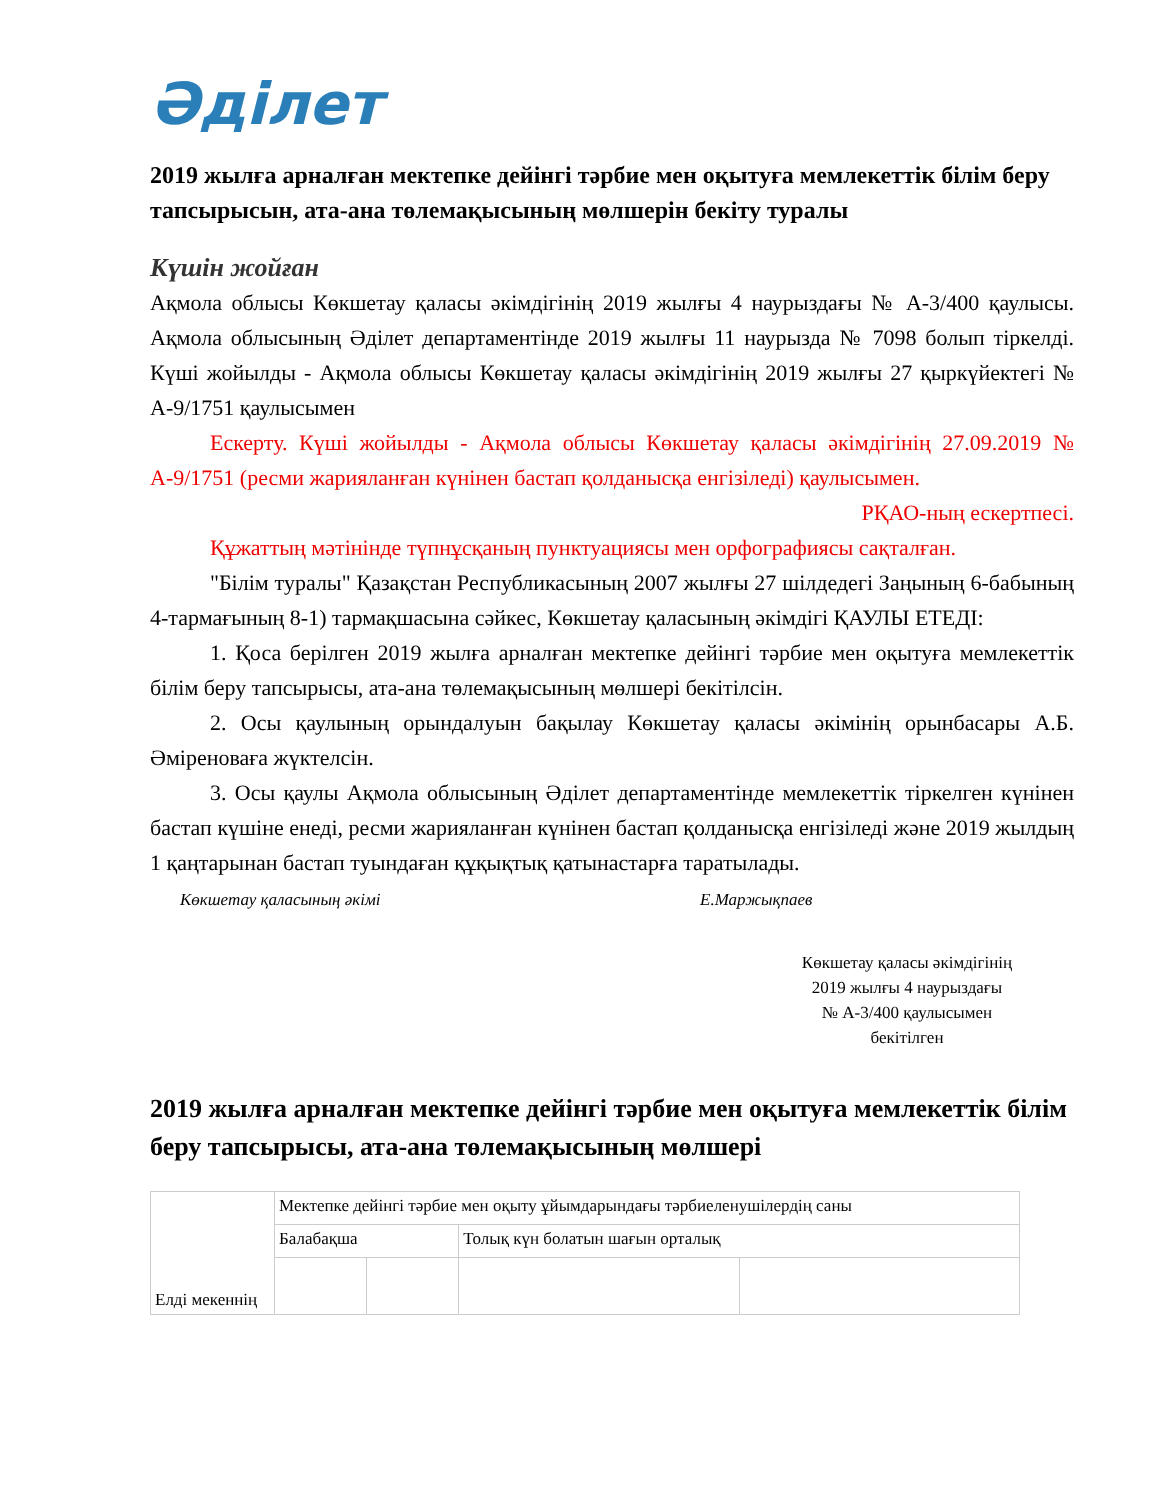Әділет
2019 жылға арналған мектепке дейінгі тәрбие мен оқытуға мемлекеттік білім беру тапсырысын, ата-ана төлемақысының мөлшерін бекіту туралы
Күшін жойған
Ақмола облысы Көкшетау қаласы әкімдігінің 2019 жылғы 4 наурыздағы № А-3/400 қаулысы. Ақмола облысының Әділет департаментінде 2019 жылғы 11 наурызда № 7098 болып тіркелді. Күші жойылды - Ақмола облысы Көкшетау қаласы әкімдігінің 2019 жылғы 27 қыркүйектегі № А-9/1751 қаулысымен
Ескерту. Күші жойылды - Ақмола облысы Көкшетау қаласы әкімдігінің 27.09.2019 № А-9/1751 (ресми жарияланған күнінен бастап қолданысқа енгізіледі) қаулысымен.
РҚАО-ның ескертпесі.
Құжаттың мәтінінде түпнұсқаның пунктуациясы мен орфографиясы сақталған.
"Білім туралы" Қазақстан Республикасының 2007 жылғы 27 шілдедегі Заңының 6-бабының 4-тармағының 8-1) тармақшасына сәйкес, Көкшетау қаласының әкімдігі ҚАУЛЫ ЕТЕДІ:
1. Қоса берілген 2019 жылға арналған мектепке дейінгі тәрбие мен оқытуға мемлекеттік білім беру тапсырысы, ата-ана төлемақысының мөлшері бекітілсін.
2. Осы қаулының орындалуын бақылау Көкшетау қаласы әкімінің орынбасары А.Б. Әміреноваға жүктелсін.
3. Осы қаулы Ақмола облысының Әділет департаментінде мемлекеттік тіркелген күнінен бастап күшіне енеді, ресми жарияланған күнінен бастап қолданысқа енгізіледі және 2019 жылдың 1 қаңтарынан бастап туындаған құқықтық қатынастарға таратылады.
Көкшетау қаласының әкімі Е.Маржықпаев
Көкшетау қаласы әкімдігінің
2019 жылғы 4 наурыздағы
№ А-3/400 қаулысымен
бекітілген
2019 жылға арналған мектепке дейінгі тәрбие мен оқытуға мемлекеттік білім беру тапсырысы, ата-ана төлемақысының мөлшері
| Елді мекеннің | Мектепке дейінгі тәрбие мен оқыту ұйымдарындағы тәрбиеленушілердің саны | | | |
| | Балабақша | | Толық күн болатын шағын орталық | |